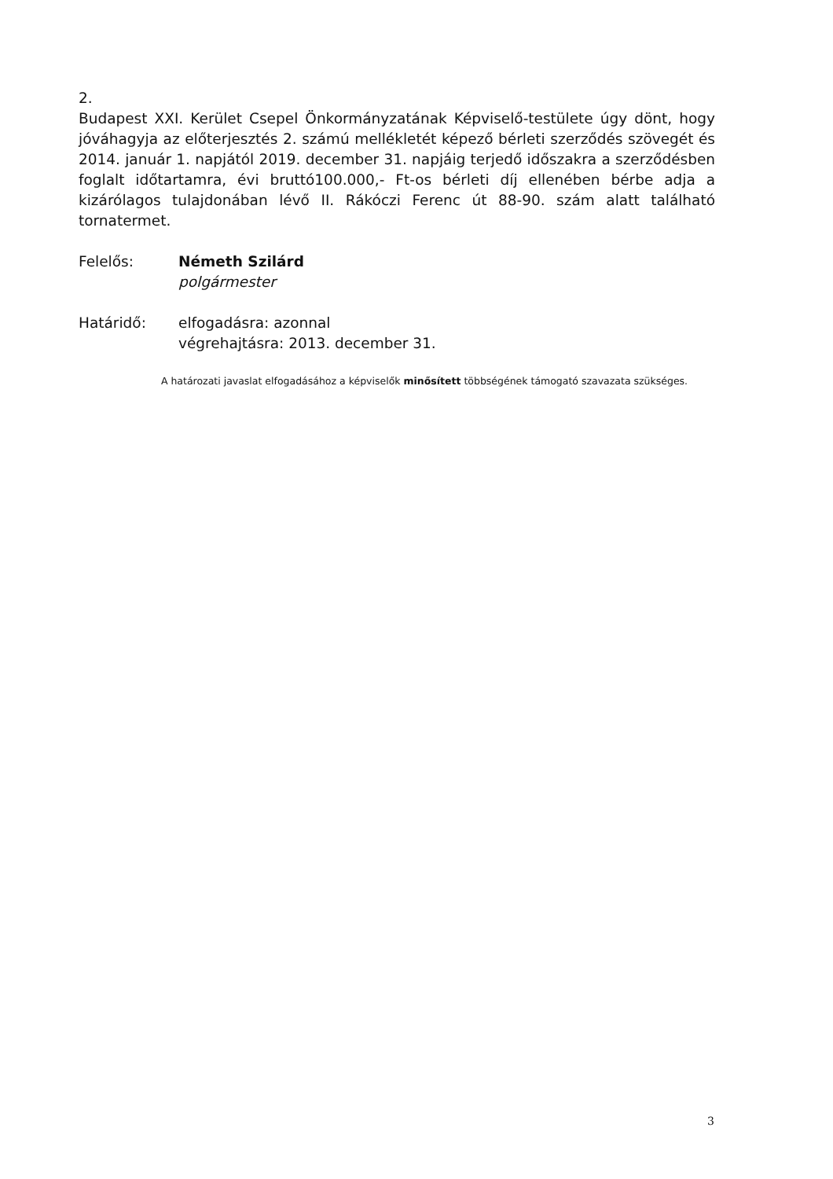2.
Budapest XXI. Kerület Csepel Önkormányzatának Képviselő-testülete úgy dönt, hogy jóváhagyja az előterjesztés 2. számú mellékletét képező bérleti szerződés szövegét és 2014. január 1. napjától 2019. december 31. napjáig terjedő időszakra a szerződésben foglalt időtartamra, évi bruttó100.000,- Ft-os bérleti díj ellenében bérbe adja a kizárólagos tulajdonában lévő II. Rákóczi Ferenc út 88-90. szám alatt található tornatermet.
Felelős: Németh Szilárd
polgármester
Határidő: elfogadásra: azonnal
végrehajtásra: 2013. december 31.
A határozati javaslat elfogadásához a képviselők minősített többségének támogató szavazata szükséges.
3